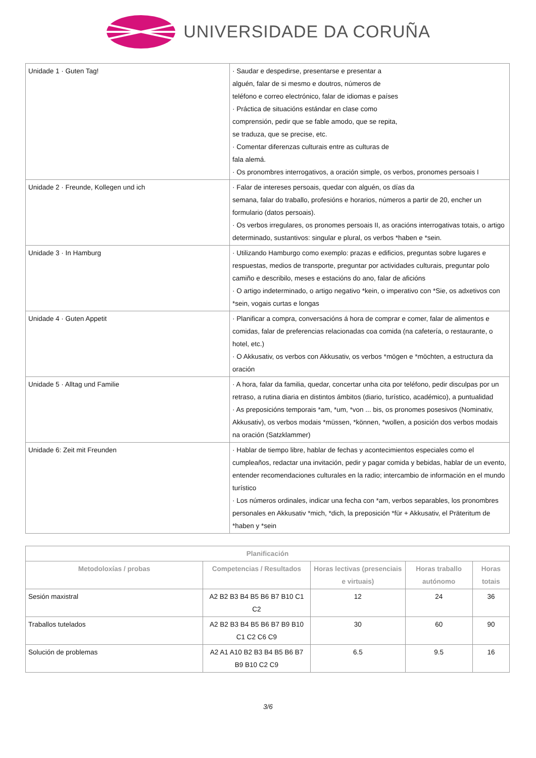UNIVERSIDADE DA CORUÑA
| Unidade 1 · Guten Tag! | · Saudar e despedirse, presentarse e presentar a alguén, falar de si mesmo e doutros, números de teléfono e correo electrónico, falar de idiomas e países · Práctica de situacións estándar en clase como comprensión, pedir que se fable amodo, que se repita, se traduza, que se precise, etc. · Comentar diferenzas culturais entre as culturas de fala alemá. · Os pronombres interrogativos, a oración simple, os verbos, pronomes persoais I |
| Unidade 2 · Freunde, Kollegen und ich | · Falar de intereses persoais, quedar con alguén, os días da semana, falar do traballo, profesións e horarios, números a partir de 20, encher un formulario (datos persoais). · Os verbos irregulares, os pronomes persoais II, as oracións interrogativas totais, o artigo determinado, sustantivos: singular e plural, os verbos *haben e *sein. |
| Unidade 3 · In Hamburg | · Utilizando Hamburgo como exemplo: prazas e edificios, preguntas sobre lugares e respuestas, medios de transporte, preguntar por actividades culturais, preguntar polo camiño e describilo, meses e estacións do ano, falar de aficións · O artigo indeterminado, o artigo negativo *kein, o imperativo con *Sie, os adxetivos con *sein, vogais curtas e longas |
| Unidade 4 · Guten Appetit | · Planificar a compra, conversacións á hora de comprar e comer, falar de alimentos e comidas, falar de preferencias relacionadas coa comida (na cafetería, o restaurante, o hotel, etc.) · O Akkusativ, os verbos con Akkusativ, os verbos *mögen e *möchten, a estructura da oración |
| Unidade 5 · Alltag und Familie | · A hora, falar da familia, quedar, concertar unha cita por teléfono, pedir disculpas por un retraso, a rutina diaria en distintos ámbitos (diario, turístico, académico), a puntualidad · As preposicións temporais *am, *um, *von ... bis, os pronomes posesivos (Nominativ, Akkusativ), os verbos modais *müssen, *können, *wollen, a posición dos verbos modais na oración (Satzklammer) |
| Unidade 6: Zeit mit Freunden | · Hablar de tiempo libre, hablar de fechas y acontecimientos especiales como el cumpleaños, redactar una invitación, pedir y pagar comida y bebidas, hablar de un evento, entender recomendaciones culturales en la radio; intercambio de información en el mundo turístico · Los números ordinales, indicar una fecha con *am, verbos separables, los pronombres personales en Akkusativ *mich, *dich, la preposición *für + Akkusativ, el Präteritum de *haben y *sein |
| Planificación | | | | |
| --- | --- | --- | --- | --- |
| Metodoloxías / probas | Competencias / Resultados | Horas lectivas (presenciais e virtuais) | Horas traballo autónomo | Horas totais |
| Sesión maxistral | A2 B2 B3 B4 B5 B6 B7 B10 C1 C2 | 12 | 24 | 36 |
| Traballos tutelados | A2 B2 B3 B4 B5 B6 B7 B9 B10 C1 C2 C6 C9 | 30 | 60 | 90 |
| Solución de problemas | A2 A1 A10 B2 B3 B4 B5 B6 B7 B9 B10 C2 C9 | 6.5 | 9.5 | 16 |
3/6